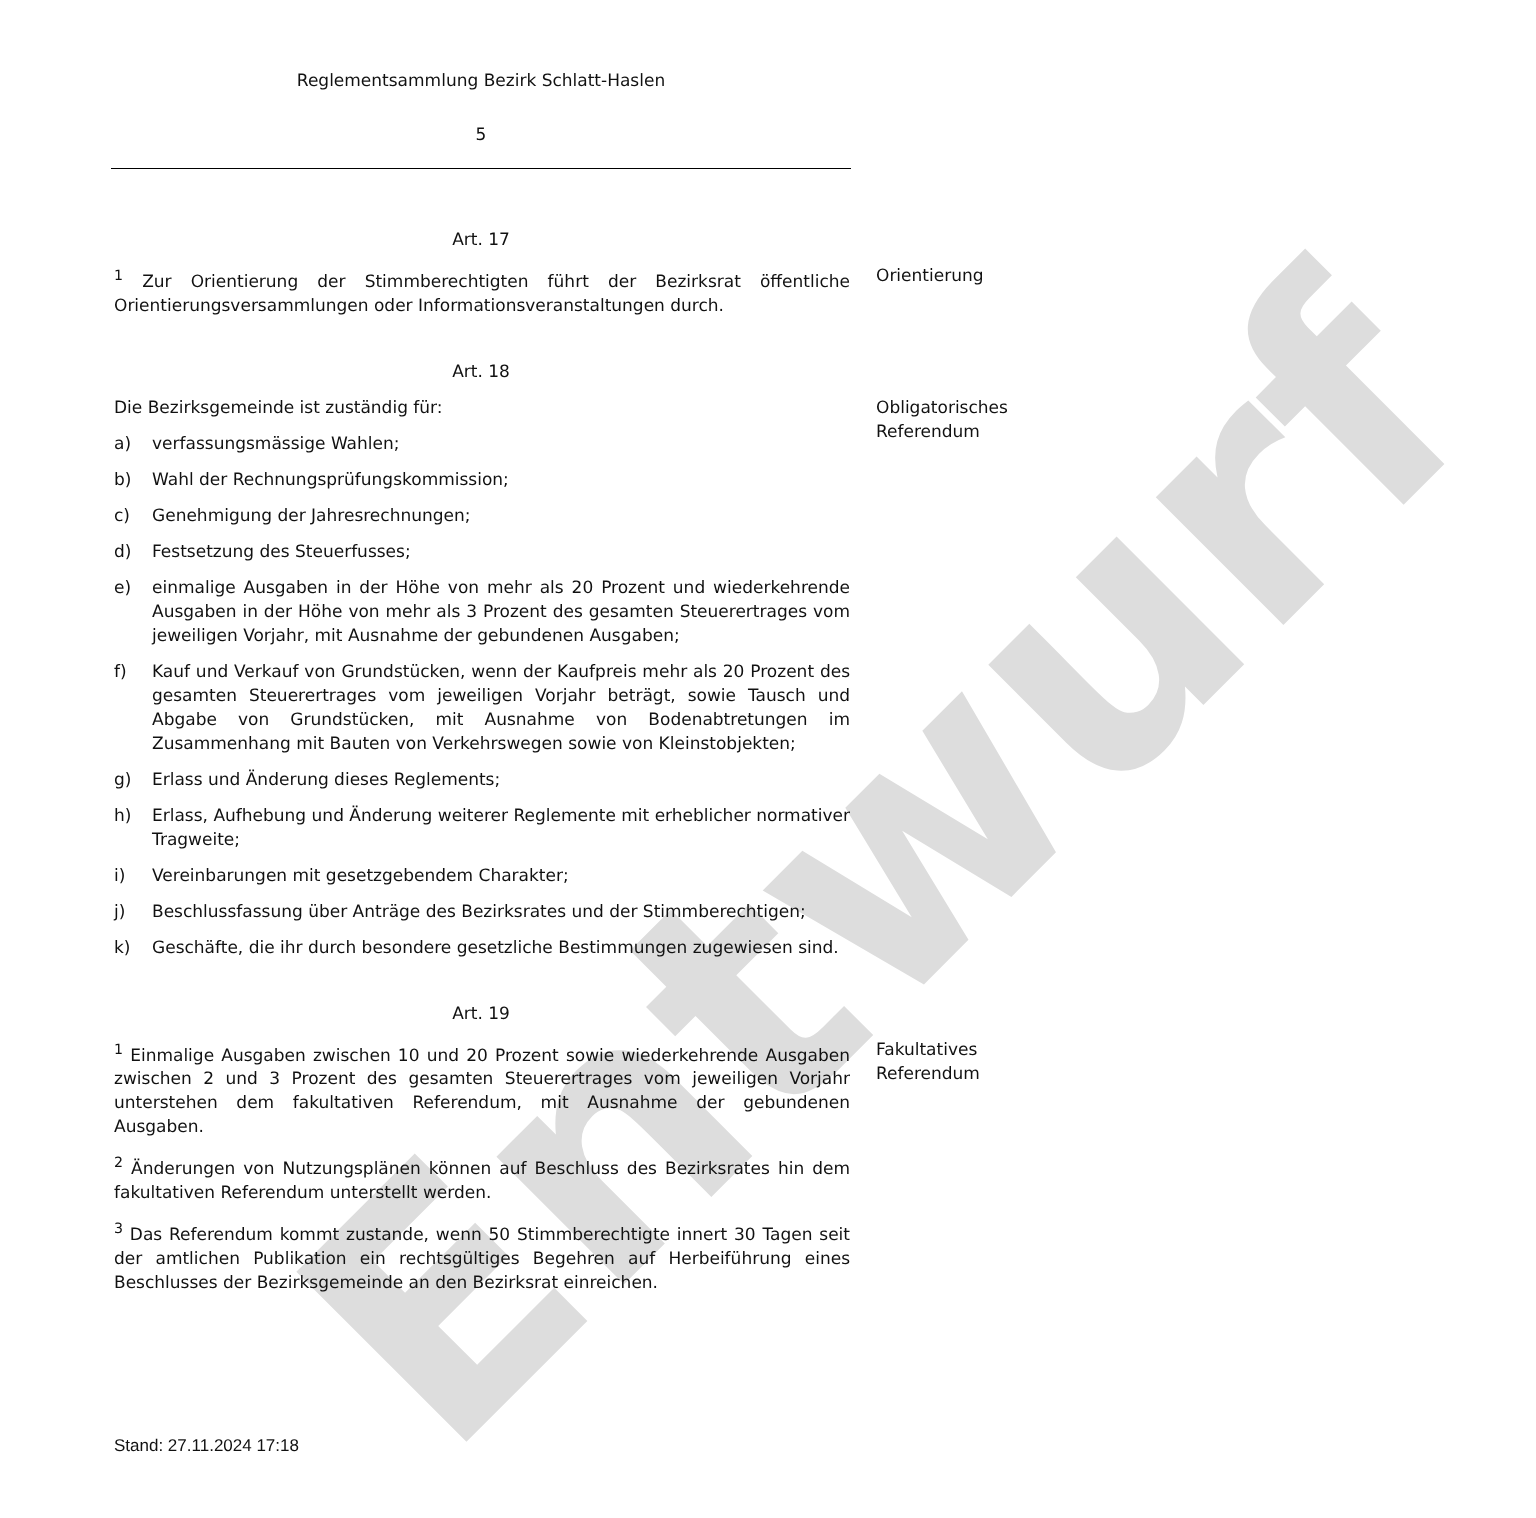Entwurf
Reglementsammlung Bezirk Schlatt-Haslen
5
Art. 17
<sup>1</sup> Zur Orientierung der Stimmberechtigten führt der Bezirksrat öffentliche Orientierungsversammlungen oder Informationsveranstaltungen durch.
Orientierung
Art. 18
Die Bezirksgemeinde ist zuständig für:
a) verfassungsmässige Wahlen;
b) Wahl der Rechnungsprüfungskommission;
c) Genehmigung der Jahresrechnungen;
d) Festsetzung des Steuerfusses;
e) einmalige Ausgaben in der Höhe von mehr als 20 Prozent und wiederkehrende Ausgaben in der Höhe von mehr als 3 Prozent des gesamten Steuerertrages vom jeweiligen Vorjahr, mit Ausnahme der gebundenen Ausgaben;
f) Kauf und Verkauf von Grundstücken, wenn der Kaufpreis mehr als 20 Prozent des gesamten Steuerertrages vom jeweiligen Vorjahr beträgt, sowie Tausch und Abgabe von Grundstücken, mit Ausnahme von Bodenabtretungen im Zusammenhang mit Bauten von Verkehrswegen sowie von Kleinstobjekten;
g) Erlass und Änderung dieses Reglements;
h) Erlass, Aufhebung und Änderung weiterer Reglemente mit erheblicher normativer Tragweite;
i) Vereinbarungen mit gesetzgebendem Charakter;
j) Beschlussfassung über Anträge des Bezirksrates und der Stimmberechtigen;
k) Geschäfte, die ihr durch besondere gesetzliche Bestimmungen zugewiesen sind.
Obligatorisches Referendum
Art. 19
<sup>1</sup> Einmalige Ausgaben zwischen 10 und 20 Prozent sowie wiederkehrende Ausgaben zwischen 2 und 3 Prozent des gesamten Steuerertrages vom jeweiligen Vorjahr unterstehen dem fakultativen Referendum, mit Ausnahme der gebundenen Ausgaben.
<sup>2</sup> Änderungen von Nutzungsplänen können auf Beschluss des Bezirksrates hin dem fakultativen Referendum unterstellt werden.
<sup>3</sup> Das Referendum kommt zustande, wenn 50 Stimmberechtigte innert 30 Tagen seit der amtlichen Publikation ein rechtsgültiges Begehren auf Herbeiführung eines Beschlusses der Bezirksgemeinde an den Bezirksrat einreichen.
Fakultatives Referendum
Stand: 27.11.2024 17:18